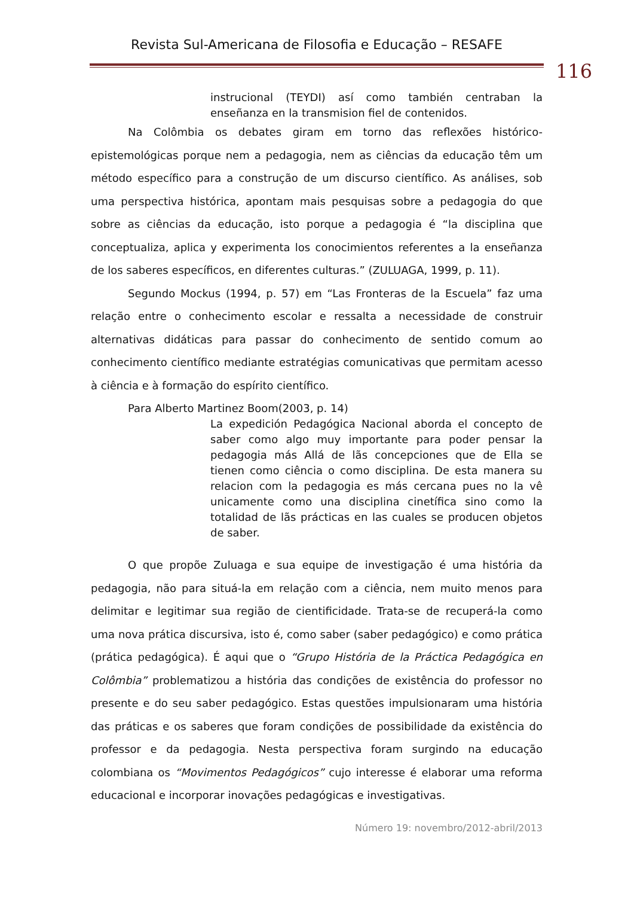Revista Sul-Americana de Filosofia e Educação – RESAFE
116
instrucional (TEYDI) así como también centraban la enseñanza en la transmision fiel de contenidos.
Na Colômbia os debates giram em torno das reflexões histórico-epistemológicas porque nem a pedagogia, nem as ciências da educação têm um método específico para a construção de um discurso científico. As análises, sob uma perspectiva histórica, apontam mais pesquisas sobre a pedagogia do que sobre as ciências da educação, isto porque a pedagogia é “la disciplina que conceptualiza, aplica y experimenta los conocimientos referentes a la enseñanza de los saberes específicos, en diferentes culturas.” (ZULUAGA, 1999, p. 11).
Segundo Mockus (1994, p. 57) em “Las Fronteras de la Escuela” faz uma relação entre o conhecimento escolar e ressalta a necessidade de construir alternativas didáticas para passar do conhecimento de sentido comum ao conhecimento científico mediante estratégias comunicativas que permitam acesso à ciência e à formação do espírito científico.
Para Alberto Martinez Boom(2003, p. 14)
La expedición Pedagógica Nacional aborda el concepto de saber como algo muy importante para poder pensar la pedagogia más Allá de lãs concepciones que de Ella se tienen como ciência o como disciplina. De esta manera su relacion com la pedagogia es más cercana pues no la vê unicamente como una disciplina cinetífica sino como la totalidad de lãs prácticas en las cuales se producen objetos de saber.
O que propõe Zuluaga e sua equipe de investigação é uma história da pedagogia, não para situá-la em relação com a ciência, nem muito menos para delimitar e legitimar sua região de cientificidade. Trata-se de recuperá-la como uma nova prática discursiva, isto é, como saber (saber pedagógico) e como prática (prática pedagógica). É aqui que o “Grupo História de la Práctica Pedagógica en Colômbia” problematizou a história das condições de existência do professor no presente e do seu saber pedagógico. Estas questões impulsionaram uma história das práticas e os saberes que foram condições de possibilidade da existência do professor e da pedagogia. Nesta perspectiva foram surgindo na educação colombiana os “Movimentos Pedagógicos” cujo interesse é elaborar uma reforma educacional e incorporar inovações pedagógicas e investigativas.
Número 19: novembro/2012-abril/2013